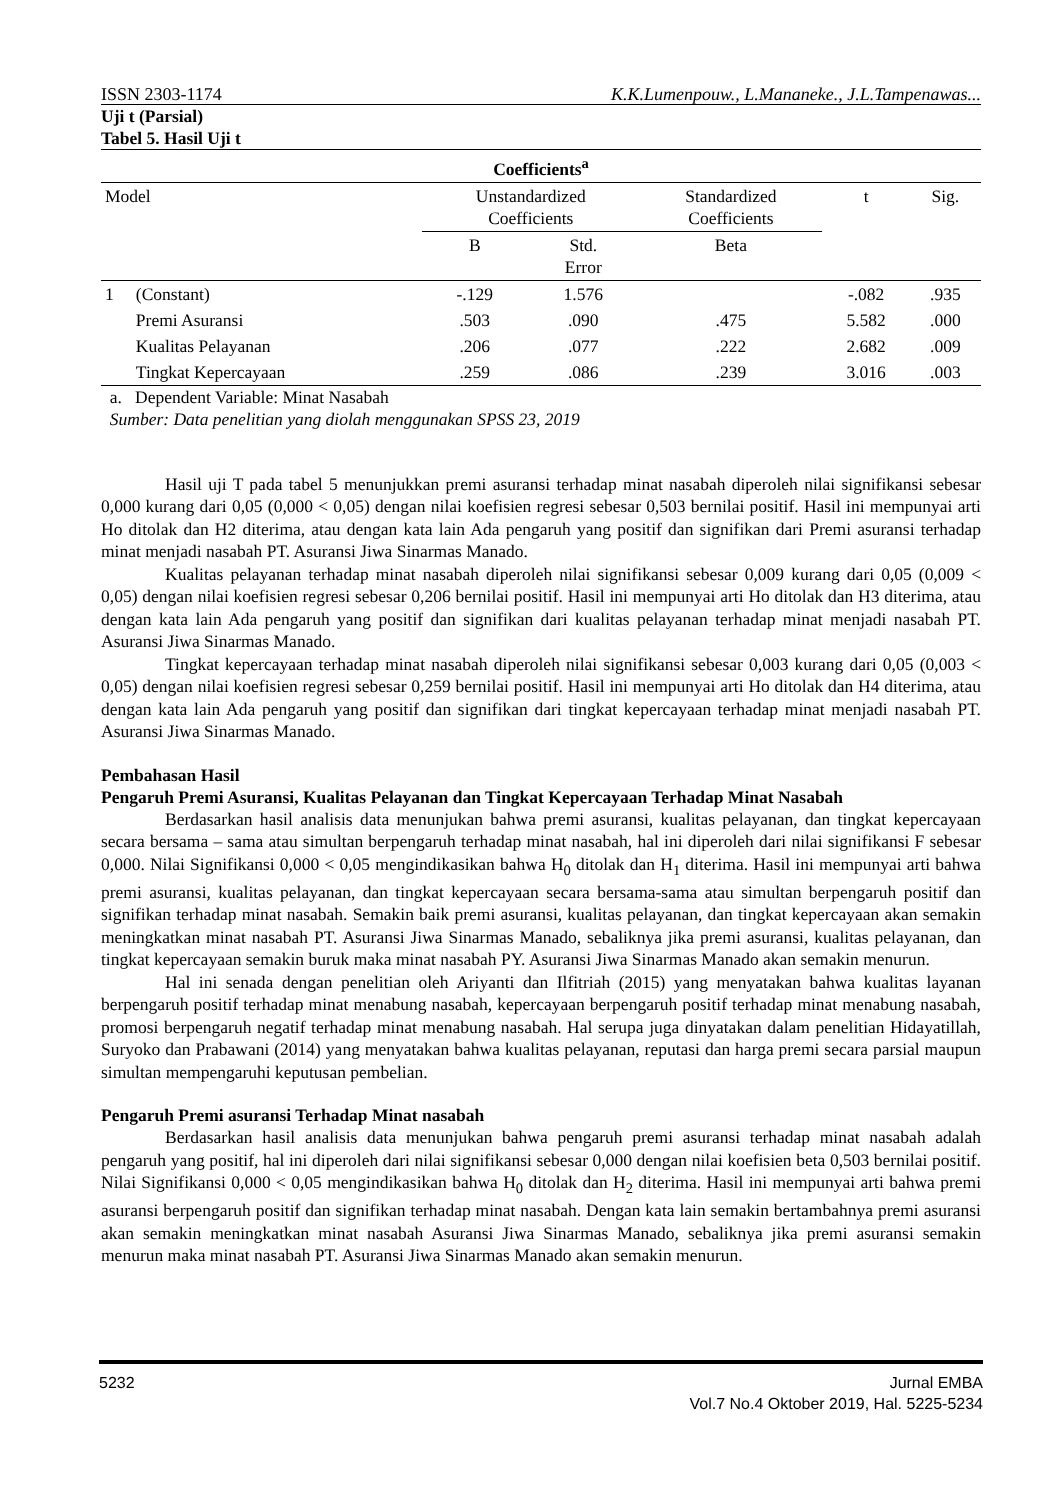ISSN 2303-1174 K.K.Lumenpouw., L.Mananeke., J.L.Tampenawas...
Uji t (Parsial)
Tabel 5. Hasil Uji t
| Coefficients<sup>a</sup> | | | | | | |
| --- | --- | --- | --- | --- | --- | --- |
| Model | | Unstandardized Coefficients | | Standardized Coefficients | t | Sig. |
| | | B | Std. Error | Beta | | |
| 1 | (Constant) | -.129 | 1.576 | | -.082 | .935 |
| | Premi Asuransi | .503 | .090 | .475 | 5.582 | .000 |
| | Kualitas Pelayanan | .206 | .077 | .222 | 2.682 | .009 |
| | Tingkat Kepercayaan | .259 | .086 | .239 | 3.016 | .003 |
a. Dependent Variable: Minat Nasabah
Sumber: Data penelitian yang diolah menggunakan SPSS 23, 2019
Hasil uji T pada tabel 5 menunjukkan premi asuransi terhadap minat nasabah diperoleh nilai signifikansi sebesar 0,000 kurang dari 0,05 (0,000 < 0,05) dengan nilai koefisien regresi sebesar 0,503 bernilai positif. Hasil ini mempunyai arti Ho ditolak dan H2 diterima, atau dengan kata lain Ada pengaruh yang positif dan signifikan dari Premi asuransi terhadap minat menjadi nasabah PT. Asuransi Jiwa Sinarmas Manado.
Kualitas pelayanan terhadap minat nasabah diperoleh nilai signifikansi sebesar 0,009 kurang dari 0,05 (0,009 < 0,05) dengan nilai koefisien regresi sebesar 0,206 bernilai positif. Hasil ini mempunyai arti Ho ditolak dan H3 diterima, atau dengan kata lain Ada pengaruh yang positif dan signifikan dari kualitas pelayanan terhadap minat menjadi nasabah PT. Asuransi Jiwa Sinarmas Manado.
Tingkat kepercayaan terhadap minat nasabah diperoleh nilai signifikansi sebesar 0,003 kurang dari 0,05 (0,003 < 0,05) dengan nilai koefisien regresi sebesar 0,259 bernilai positif. Hasil ini mempunyai arti Ho ditolak dan H4 diterima, atau dengan kata lain Ada pengaruh yang positif dan signifikan dari tingkat kepercayaan terhadap minat menjadi nasabah PT. Asuransi Jiwa Sinarmas Manado.
Pembahasan Hasil
Pengaruh Premi Asuransi, Kualitas Pelayanan dan Tingkat Kepercayaan Terhadap Minat Nasabah
Berdasarkan hasil analisis data menunjukan bahwa premi asuransi, kualitas pelayanan, dan tingkat kepercayaan secara bersama – sama atau simultan berpengaruh terhadap minat nasabah, hal ini diperoleh dari nilai signifikansi F sebesar 0,000. Nilai Signifikansi 0,000 < 0,05 mengindikasikan bahwa H<sub>0</sub> ditolak dan H<sub>1</sub> diterima. Hasil ini mempunyai arti bahwa premi asuransi, kualitas pelayanan, dan tingkat kepercayaan secara bersama-sama atau simultan berpengaruh positif dan signifikan terhadap minat nasabah. Semakin baik premi asuransi, kualitas pelayanan, dan tingkat kepercayaan akan semakin meningkatkan minat nasabah PT. Asuransi Jiwa Sinarmas Manado, sebaliknya jika premi asuransi, kualitas pelayanan, dan tingkat kepercayaan semakin buruk maka minat nasabah PY. Asuransi Jiwa Sinarmas Manado akan semakin menurun.
Hal ini senada dengan penelitian oleh Ariyanti dan Ilfitriah (2015) yang menyatakan bahwa kualitas layanan berpengaruh positif terhadap minat menabung nasabah, kepercayaan berpengaruh positif terhadap minat menabung nasabah, promosi berpengaruh negatif terhadap minat menabung nasabah. Hal serupa juga dinyatakan dalam penelitian Hidayatillah, Suryoko dan Prabawani (2014) yang menyatakan bahwa kualitas pelayanan, reputasi dan harga premi secara parsial maupun simultan mempengaruhi keputusan pembelian.
Pengaruh Premi asuransi Terhadap Minat nasabah
Berdasarkan hasil analisis data menunjukan bahwa pengaruh premi asuransi terhadap minat nasabah adalah pengaruh yang positif, hal ini diperoleh dari nilai signifikansi sebesar 0,000 dengan nilai koefisien beta 0,503 bernilai positif. Nilai Signifikansi 0,000 < 0,05 mengindikasikan bahwa H<sub>0</sub> ditolak dan H<sub>2</sub> diterima. Hasil ini mempunyai arti bahwa premi asuransi berpengaruh positif dan signifikan terhadap minat nasabah. Dengan kata lain semakin bertambahnya premi asuransi akan semakin meningkatkan minat nasabah Asuransi Jiwa Sinarmas Manado, sebaliknya jika premi asuransi semakin menurun maka minat nasabah PT. Asuransi Jiwa Sinarmas Manado akan semakin menurun.
5232 Jurnal EMBA
Vol.7 No.4 Oktober 2019, Hal. 5225-5234